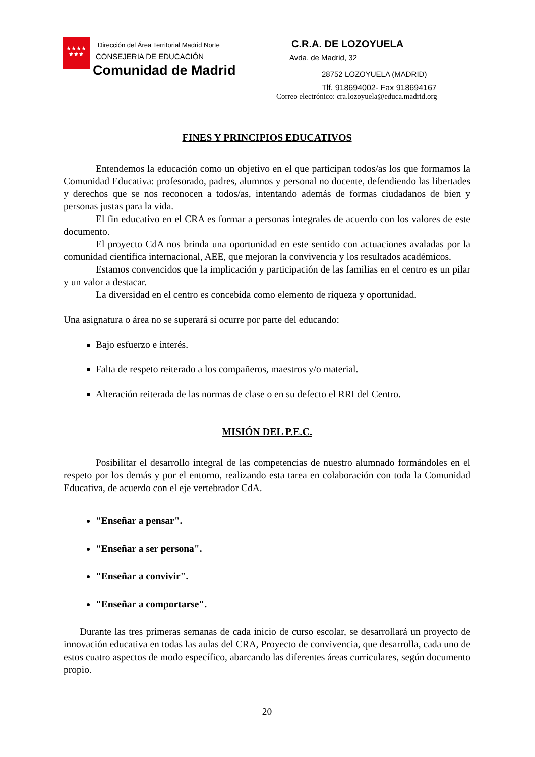★★★★
★★★
Dirección del Área Territorial Madrid Norte
CONSEJERIA DE EDUCACIÓN
Comunidad de Madrid
C.R.A. DE LOZOYUELA
Avda. de Madrid, 32
28752 LOZOYUELA (MADRID)
Tlf. 918694002- Fax 918694167
Correo electrónico: cra.lozoyuela@educa.madrid.org
FINES Y PRINCIPIOS EDUCATIVOS
Entendemos la educación como un objetivo en el que participan todos/as los que formamos la Comunidad Educativa: profesorado, padres, alumnos y personal no docente, defendiendo las libertades y derechos que se nos reconocen a todos/as, intentando además de formas ciudadanos de bien y personas justas para la vida.
El fin educativo en el CRA es formar a personas integrales de acuerdo con los valores de este documento.
El proyecto CdA nos brinda una oportunidad en este sentido con actuaciones avaladas por la comunidad científica internacional, AEE, que mejoran la convivencia y los resultados académicos.
Estamos convencidos que la implicación y participación de las familias en el centro es un pilar y un valor a destacar.
La diversidad en el centro es concebida como elemento de riqueza y oportunidad.
Una asignatura o área no se superará si ocurre por parte del educando:
Bajo esfuerzo e interés.
Falta de respeto reiterado a los compañeros, maestros y/o material.
Alteración reiterada de las normas de clase o en su defecto el RRI del Centro.
MISIÓN DEL P.E.C.
Posibilitar el desarrollo integral de las competencias de nuestro alumnado formándoles en el respeto por los demás y por el entorno, realizando esta tarea en colaboración con toda la Comunidad Educativa, de acuerdo con el eje vertebrador CdA.
"Enseñar a pensar".
"Enseñar a ser persona".
"Enseñar a convivir".
"Enseñar a comportarse".
Durante las tres primeras semanas de cada inicio de curso escolar, se desarrollará un proyecto de innovación educativa en todas las aulas del CRA, Proyecto de convivencia, que desarrolla, cada uno de estos cuatro aspectos de modo específico, abarcando las diferentes áreas curriculares, según documento propio.
20